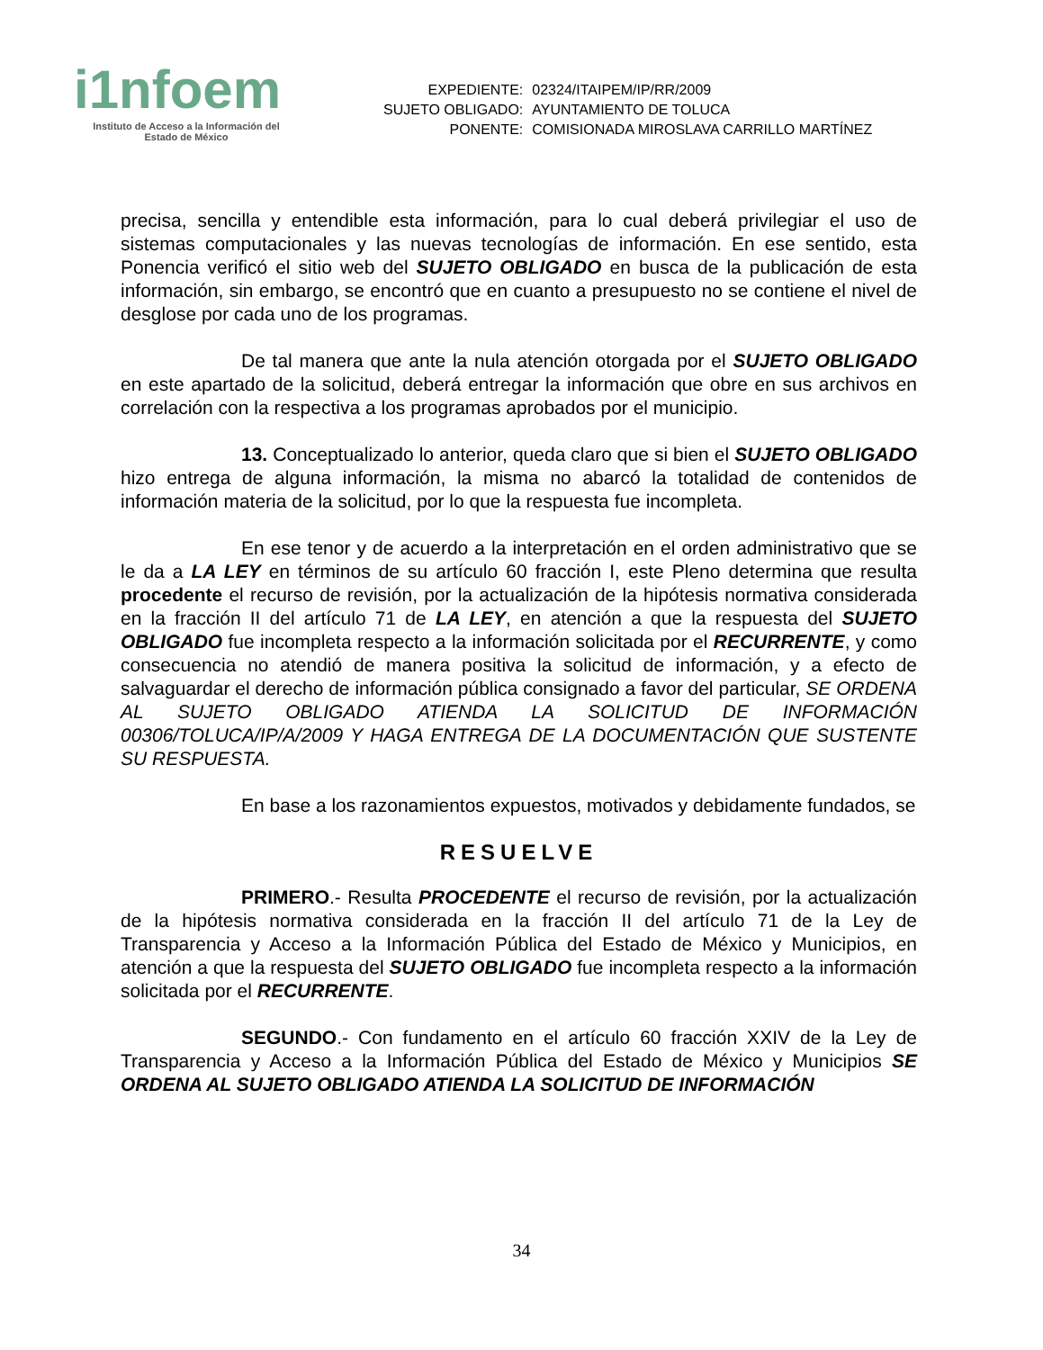i1nfoem
Instituto de Acceso a la Información del
Estado de México
| EXPEDIENTE: | 02324/ITAIPEM/IP/RR/2009 |
| SUJETO OBLIGADO: | AYUNTAMIENTO DE TOLUCA |
| PONENTE: | COMISIONADA MIROSLAVA CARRILLO MARTÍNEZ |
precisa, sencilla y entendible esta información, para lo cual deberá privilegiar el uso de sistemas computacionales y las nuevas tecnologías de información. En ese sentido, esta Ponencia verificó el sitio web del SUJETO OBLIGADO en busca de la publicación de esta información, sin embargo, se encontró que en cuanto a presupuesto no se contiene el nivel de desglose por cada uno de los programas.
De tal manera que ante la nula atención otorgada por el SUJETO OBLIGADO en este apartado de la solicitud, deberá entregar la información que obre en sus archivos en correlación con la respectiva a los programas aprobados por el municipio.
13. Conceptualizado lo anterior, queda claro que si bien el SUJETO OBLIGADO hizo entrega de alguna información, la misma no abarcó la totalidad de contenidos de información materia de la solicitud, por lo que la respuesta fue incompleta.
En ese tenor y de acuerdo a la interpretación en el orden administrativo que se le da a LA LEY en términos de su artículo 60 fracción I, este Pleno determina que resulta procedente el recurso de revisión, por la actualización de la hipótesis normativa considerada en la fracción II del artículo 71 de LA LEY, en atención a que la respuesta del SUJETO OBLIGADO fue incompleta respecto a la información solicitada por el RECURRENTE, y como consecuencia no atendió de manera positiva la solicitud de información, y a efecto de salvaguardar el derecho de información pública consignado a favor del particular, SE ORDENA AL SUJETO OBLIGADO ATIENDA LA SOLICITUD DE INFORMACIÓN 00306/TOLUCA/IP/A/2009 Y HAGA ENTREGA DE LA DOCUMENTACIÓN QUE SUSTENTE SU RESPUESTA.
En base a los razonamientos expuestos, motivados y debidamente fundados, se
RESUELVE
PRIMERO.- Resulta PROCEDENTE el recurso de revisión, por la actualización de la hipótesis normativa considerada en la fracción II del artículo 71 de la Ley de Transparencia y Acceso a la Información Pública del Estado de México y Municipios, en atención a que la respuesta del SUJETO OBLIGADO fue incompleta respecto a la información solicitada por el RECURRENTE.
SEGUNDO.- Con fundamento en el artículo 60 fracción XXIV de la Ley de Transparencia y Acceso a la Información Pública del Estado de México y Municipios SE ORDENA AL SUJETO OBLIGADO ATIENDA LA SOLICITUD DE INFORMACIÓN
34